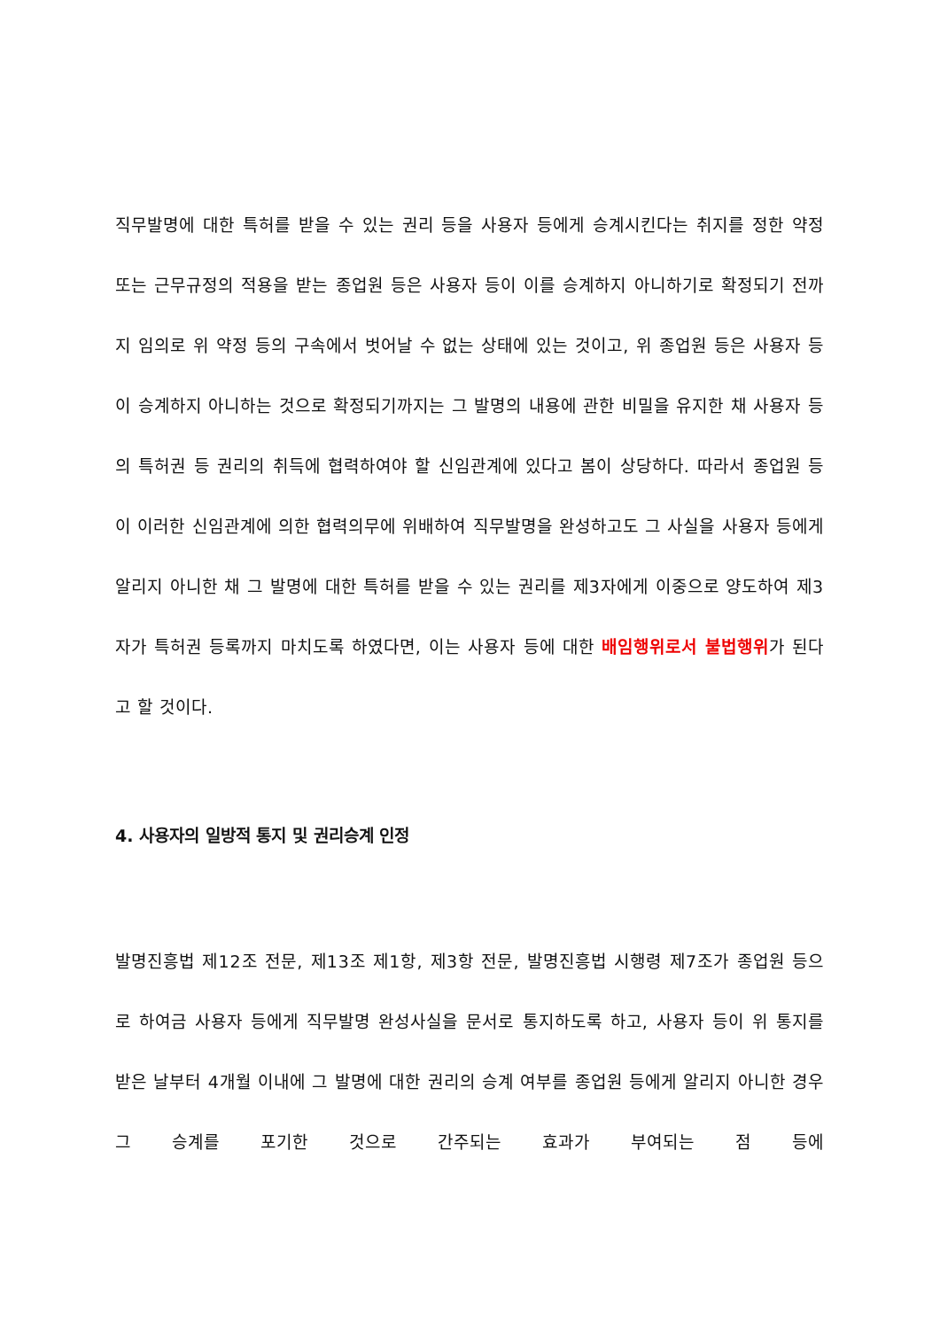직무발명에 대한 특허를 받을 수 있는 권리 등을 사용자 등에게 승계시킨다는 취지를 정한 약정 또는 근무규정의 적용을 받는 종업원 등은 사용자 등이 이를 승계하지 아니하기로 확정되기 전까지 임의로 위 약정 등의 구속에서 벗어날 수 없는 상태에 있는 것이고, 위 종업원 등은 사용자 등이 승계하지 아니하는 것으로 확정되기까지는 그 발명의 내용에 관한 비밀을 유지한 채 사용자 등의 특허권 등 권리의 취득에 협력하여야 할 신임관계에 있다고 봄이 상당하다. 따라서 종업원 등이 이러한 신임관계에 의한 협력의무에 위배하여 직무발명을 완성하고도 그 사실을 사용자 등에게 알리지 아니한 채 그 발명에 대한 특허를 받을 수 있는 권리를 제3자에게 이중으로 양도하여 제3자가 특허권 등록까지 마치도록 하였다면, 이는 사용자 등에 대한 배임행위로서 불법행위가 된다고 할 것이다.
4. 사용자의 일방적 통지 및 권리승계 인정
발명진흥법 제12조 전문, 제13조 제1항, 제3항 전문, 발명진흥법 시행령 제7조가 종업원 등으로 하여금 사용자 등에게 직무발명 완성사실을 문서로 통지하도록 하고, 사용자 등이 위 통지를 받은 날부터 4개월 이내에 그 발명에 대한 권리의 승계 여부를 종업원 등에게 알리지 아니한 경우 그 승계를 포기한 것으로 간주되는 효과가 부여되는 점 등에